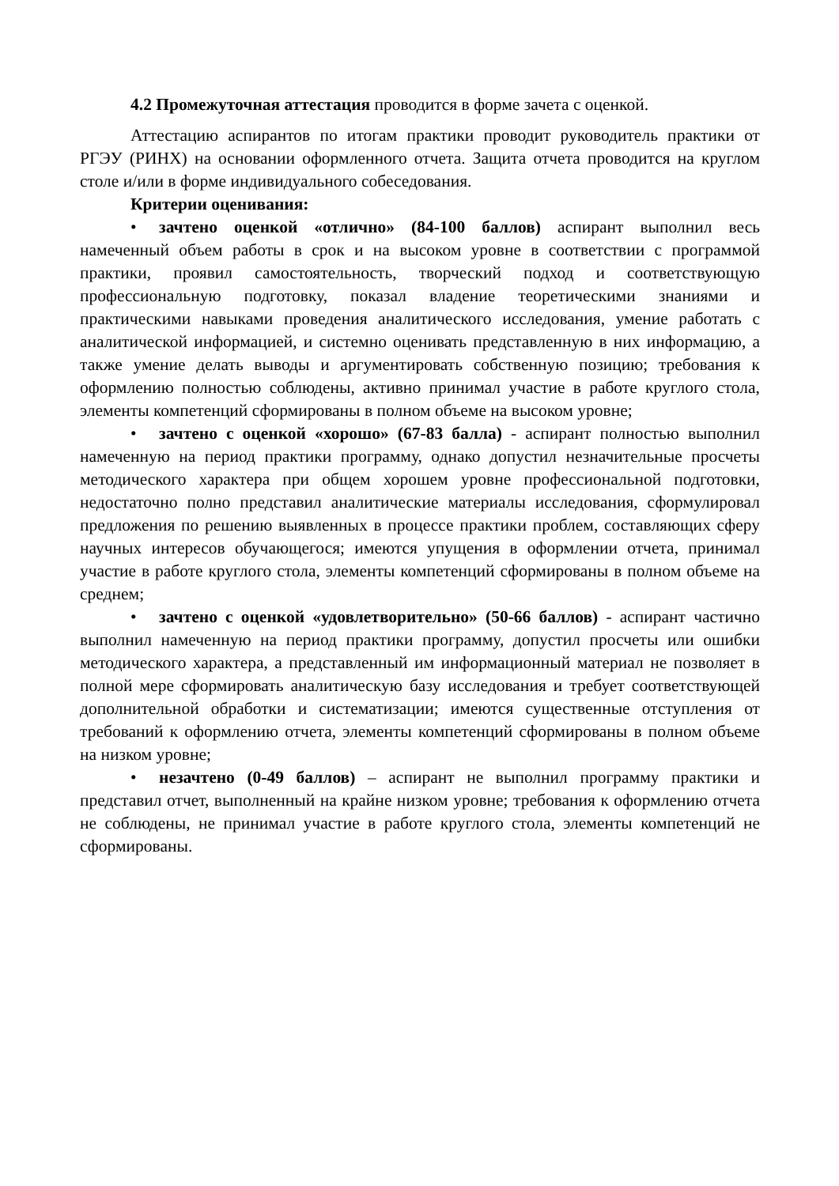4.2 Промежуточная аттестация проводится в форме зачета с оценкой.
Аттестацию аспирантов по итогам практики проводит руководитель практики от РГЭУ (РИНХ) на основании оформленного отчета. Защита отчета проводится на круглом столе и/или в форме индивидуального собеседования.
Критерии оценивания:
• зачтено оценкой «отлично» (84-100 баллов) аспирант выполнил весь намеченный объем работы в срок и на высоком уровне в соответствии с программой практики, проявил самостоятельность, творческий подход и соответствующую профессиональную подготовку, показал владение теоретическими знаниями и практическими навыками проведения аналитического исследования, умение работать с аналитической информацией, и системно оценивать представленную в них информацию, а также умение делать выводы и аргументировать собственную позицию; требования к оформлению полностью соблюдены, активно принимал участие в работе круглого стола, элементы компетенций сформированы в полном объеме на высоком уровне;
• зачтено с оценкой «хорошо» (67-83 балла) - аспирант полностью выполнил намеченную на период практики программу, однако допустил незначительные просчеты методического характера при общем хорошем уровне профессиональной подготовки, недостаточно полно представил аналитические материалы исследования, сформулировал предложения по решению выявленных в процессе практики проблем, составляющих сферу научных интересов обучающегося; имеются упущения в оформлении отчета, принимал участие в работе круглого стола, элементы компетенций сформированы в полном объеме на среднем;
• зачтено с оценкой «удовлетворительно» (50-66 баллов) - аспирант частично выполнил намеченную на период практики программу, допустил просчеты или ошибки методического характера, а представленный им информационный материал не позволяет в полной мере сформировать аналитическую базу исследования и требует соответствующей дополнительной обработки и систематизации; имеются существенные отступления от требований к оформлению отчета, элементы компетенций сформированы в полном объеме на низком уровне;
• незачтено (0-49 баллов) – аспирант не выполнил программу практики и представил отчет, выполненный на крайне низком уровне; требования к оформлению отчета не соблюдены, не принимал участие в работе круглого стола, элементы компетенций не сформированы.